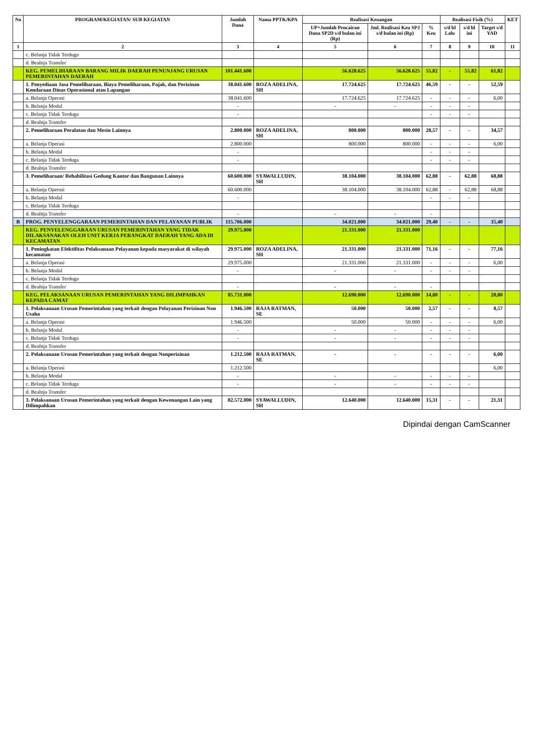| No | PROGRAM/KEGIATAN/ SUB KEGIATAN | Jumlah Dana | Nama PPTK/KPA | Realisasi Keuangan | | | Realisasi Fisik (%) | | | KET |
| --- | --- | --- | --- | --- | --- | --- | --- | --- | --- | --- |
| | | | | UP+Jumlah Pencairan Dana SP2D s/d bulan ini (Rp) | Jml. Realisasi Keu SPJ s/d bulan ini (Rp) | % Keu | s/d bl Lalu | s/d bl ini | Target s/d YAD | |
| 1 | 2 | 3 | 4 | 5 | 6 | 7 | 8 | 9 | 10 | 11 |
| | c. Belanja Tidak Terduga | | | | | | | | | |
| | d. Bealnja Transfer | | | | | | | | | |
| | KEG. PEMELIHARAAN BARANG MILIK DAERAH PENUNJANG URUSAN PEMERINTAHAN DAERAH | 101.441.600 | | 56.628.625 | 56.628.625 | 55,82 | - | 55,82 | 61,82 | |
| | 1. Penyediaan Jasa Pemeliharaan, Biaya Pemeliharaan, Pajak, dan Perizinan Kendaraan Dinas Operasional atau Lapangan | 38.041.600 | ROZA ADELINA, SH | 17.724.625 | 17.724.625 | 46,59 | - | - | 52,59 | |
| | a. Belanja Operasi | 38.041.600 | | 17.724.625 | 17.724.625 | - | - | - | 6,00 | |
| | b. Belanja Modal | - | | - | - | - | - | - | | |
| | c. Belanja Tidak Terduga | - | | | | - | - | - | | |
| | d. Bealnja Transfer | | | | | | | | | |
| | 2. Pemeliharaan Peralatan dan Mesin Lainnya | 2.800.000 | ROZA ADELINA, SH | 800.000 | 800.000 | 28,57 | - | - | 34,57 | |
| | a. Belanja Operasi | 2.800.000 | | 800.000 | 800.000 | - | - | - | 6,00 | |
| | b. Belanja Modal | - | | | | - | - | - | | |
| | c. Belanja Tidak Terduga | - | | | | - | - | - | | |
| | d. Bealnja Transfer | | | | | | | | | |
| | 3. Pemeliharaan/ Rehabilitasi Gedung Kantor dan Bangunan Lainnya | 60.600.000 | SYAWALLUDIN, SH | 38.104.000 | 38.104.000 | 62,88 | - | 62,88 | 68,88 | |
| | a. Belanja Operasi | 60.600.000 | | 38.104.000 | 38.104.000 | 62,88 | - | 62,88 | 68,88 | |
| | b. Belanja Modal | - | | | | - | - | - | | |
| | c. Belanja Tidak Terduga | | | | | | | | | |
| | d. Bealnja Transfer | - | | - | - | - | | | | |
| B | PROG. PENYELENGGARAAN PEMERINTAHAN DAN PELAYANAN PUBLIK | 115.706.000 | | 34.021.000 | 34.021.000 | 29,40 | - | - | 35,40 | |
| | KEG. PENYELENGGARAAN URUSAN PEMERINTAHAN YANG TIDAK DILAKSANAKAN OLEH UNIT KERJA PERANGKAT DAERAH YANG ADA DI KECAMATAN | 29.975.000 | | 21.331.000 | 21.331.000 | | | | | |
| | 1. Peningkatan Efektifitas Pelaksanaan Pelayanan kepada masyarakat di wilayah kecamatan | 29.975.000 | ROZA ADELINA, SH | 21.331.000 | 21.331.000 | 71,16 | - | - | 77,16 | |
| | a. Belanja Operasi | 29.975.000 | | 21.331.000 | 21.331.000 | - | - | - | 6,00 | |
| | b. Belanja Modal | - | | - | - | - | - | - | | |
| | c. Belanja Tidak Terduga | | | | | | | | | |
| | d. Bealnja Transfer | - | | - | - | - | | | | |
| | KEG. PELAKSANAAN URUSAN PEMERINTAHAN YANG DILIMPAHKAN KEPADA CAMAT | 85.731.000 | | 12.690.000 | 12.690.000 | 14,80 | - | - | 20,80 | |
| | 1. Pelaksanaan Urusan Pemerintahan yang terkait dengan Pelayanan Perizinan Non Usaha | 1.946.500 | RAJA RATMAN, SE | 50.000 | 50.000 | 2,57 | - | - | 8,57 | |
| | a. Belanja Operasi | 1.946.500 | | 50.000 | 50.000 | - | - | - | 6,00 | |
| | b. Belanja Modal | - | | - | - | - | - | - | | |
| | c. Belanja Tidak Terduga | - | | - | - | - | - | - | | |
| | d. Bealnja Transfer | | | | | | | | | |
| | 2. Pelaksanaan Urusan Pemerintahan yang terkait dengan Nonperizinan | 1.212.500 | RAJA RATMAN, SE | - | - | - | - | - | 6,00 | |
| | a. Belanja Operasi | 1.212.500 | | | | | | | 6,00 | |
| | b. Belanja Modal | - | | - | - | - | - | - | | |
| | c. Belanja Tidak Terduga | - | | - | - | - | - | - | | |
| | d. Bealnja Transfer | | | | | | | | | |
| | 3. Pelaksanaan Urusan Pemerintahan yang terkait dengan Kewenangan Lain yang Dilimpahkan | 82.572.000 | SYAWALLUDIN, SH | 12.640.000 | 12.640.000 | 15,31 | - | - | 21,31 | |
Dipindai dengan CamScanner